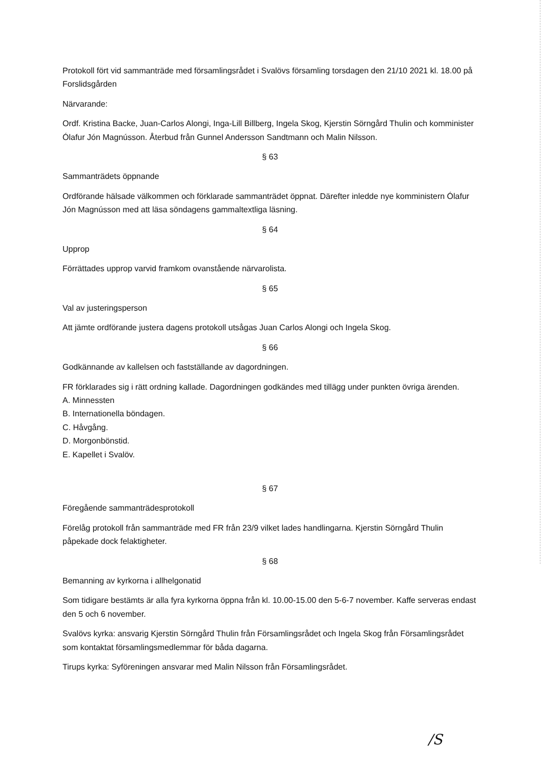Protokoll fört vid sammanträde med församlingsrådet i Svalövs församling torsdagen den 21/10 2021 kl. 18.00 på Forslidsgården
Närvarande:
Ordf. Kristina Backe, Juan-Carlos Alongi, Inga-Lill Billberg, Ingela Skog, Kjerstin Sörngård Thulin och komminister Ólafur Jón Magnússon. Återbud från Gunnel Andersson Sandtmann och Malin Nilsson.
§ 63
Sammanträdets öppnande
Ordförande hälsade välkommen och förklarade sammanträdet öppnat. Därefter inledde nye komministern Ólafur Jón Magnússon med att läsa söndagens gammaltextliga läsning.
§ 64
Upprop
Förrättades upprop varvid framkom ovanstående närvarolista.
§ 65
Val av justeringsperson
Att jämte ordförande justera dagens protokoll utsågas Juan Carlos Alongi och Ingela Skog.
§ 66
Godkännande av kallelsen och fastställande av dagordningen.
FR förklarades sig i rätt ordning kallade. Dagordningen godkändes med tillägg under punkten övriga ärenden.
A. Minnessten
B. Internationella böndagen.
C. Håvgång.
D. Morgonbönstid.
E. Kapellet i Svalöv.
§ 67
Föregående sammanträdesprotokoll
Förelåg protokoll från sammanträde med FR från 23/9 vilket lades handlingarna. Kjerstin Sörngård Thulin påpekade dock felaktigheter.
§ 68
Bemanning av kyrkorna i allhelgonatid
Som tidigare bestämts är alla fyra kyrkorna öppna från kl. 10.00-15.00 den 5-6-7 november. Kaffe serveras endast den 5 och 6 november.
Svalövs kyrka: ansvarig Kjerstin Sörngård Thulin från Församlingsrådet och Ingela Skog från Församlingsrådet som kontaktat församlingsmedlemmar för båda dagarna.
Tirups kyrka: Syföreningen ansvarar med Malin Nilsson från Församlingsrådet.
/S